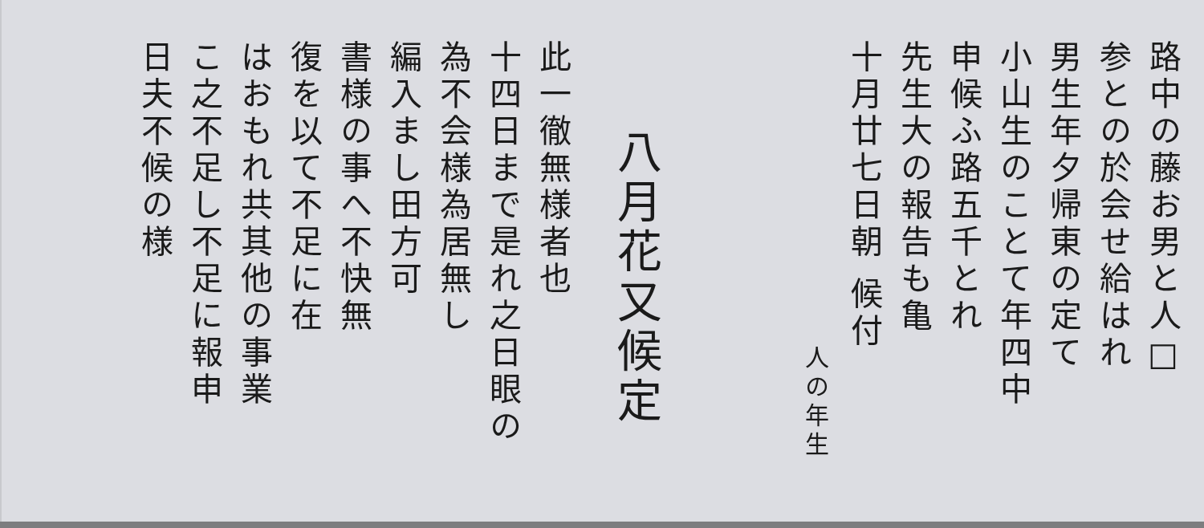路中の藤お男と人□
参との於会せ給はれ
男生年夕帰東の定て
小山生のことて年四中
申候ふ路五千とれ
先生大の報告も亀
十月廿七日朝 候付
人の年生
八月花又候定
此一徹無様者也
十四日まで是れ之日眼の
為不会様為居無し
編入まし田方可
書様の事へ不快無
復を以て不足に在
はおもれ共其他の事業
こ之不足し不足に報申
日夫不候の様